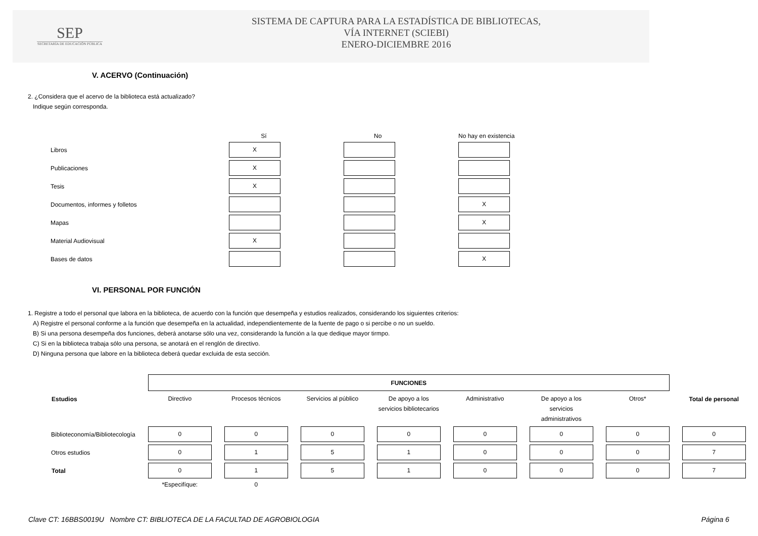SEP
SECRETARÍA DE EDUCACIÓN PÚBLICA
SISTEMA DE CAPTURA PARA LA ESTADÍSTICA DE BIBLIOTECAS,
VÍA INTERNET (SCIEBI)
ENERO-DICIEMBRE 2016
V. ACERVO (Continuación)
2. ¿Considera que el acervo de la biblioteca está actualizado?
Indique según corresponda.
| | Sí | No | No hay en existencia |
| Libros | X | | |
| Publicaciones | X | | |
| Tesis | X | | |
| Documentos, informes y folletos | | | X |
| Mapas | | | X |
| Material Audiovisual | X | | |
| Bases de datos | | | X |
VI. PERSONAL POR FUNCIÓN
1. Registre a todo el personal que labora en la biblioteca, de acuerdo con la función que desempeña y estudios realizados, considerando los siguientes criterios:
A) Registre el personal conforme a la función que desempeña en la actualidad, independientemente de la fuente de pago o si percibe o no un sueldo.
B) Si una persona desempeña dos funciones, deberá anotarse sólo una vez, considerando la función a la que dedique mayor tirmpo.
C) Si en la biblioteca trabaja sólo una persona, se anotará en el renglón de directivo.
D) Ninguna persona que labore en la biblioteca deberá quedar excluida de esta sección.
| | FUNCIONES | | | | | | | |
| Estudios | Directivo | Procesos técnicos | Servicios al público | De apoyo a los servicios bibliotecarios | Administrativo | De apoyo a los servicios administrativos | Otros* | Total de personal |
| Biblioteconomía/Bibliotecología | 0 | 0 | 0 | 0 | 0 | 0 | 0 | 0 |
| Otros estudios | 0 | 1 | 5 | 1 | 0 | 0 | 0 | 7 |
| Total | 0 | 1 | 5 | 1 | 0 | 0 | 0 | 7 |
| | *Especifíque: | 0 | | | | | | |
Clave CT: 16BBS0019U Nombre CT: BIBLIOTECA DE LA FACULTAD DE AGROBIOLOGIA Página 6